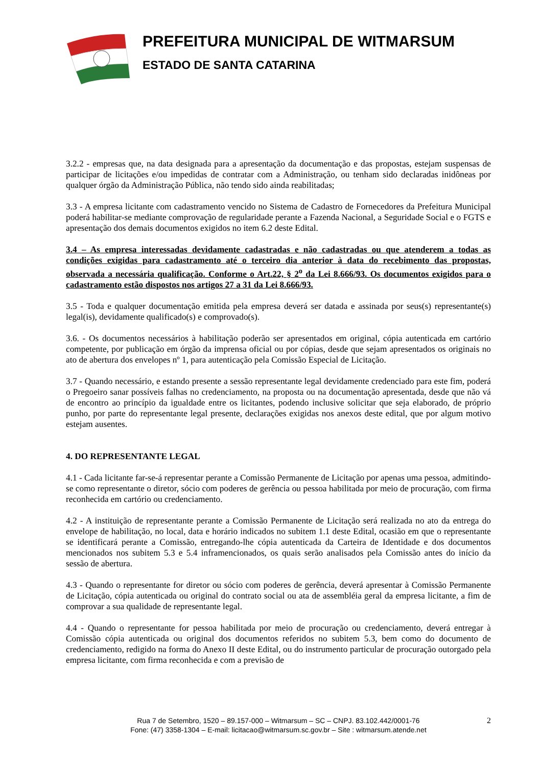PREFEITURA MUNICIPAL DE WITMARSUM
ESTADO DE SANTA CATARINA
3.2.2 - empresas que, na data designada para a apresentação da documentação e das propostas, estejam suspensas de participar de licitações e/ou impedidas de contratar com a Administração, ou tenham sido declaradas inidôneas por qualquer órgão da Administração Pública, não tendo sido ainda reabilitadas;
3.3 - A empresa licitante com cadastramento vencido no Sistema de Cadastro de Fornecedores da Prefeitura Municipal poderá habilitar-se mediante comprovação de regularidade perante a Fazenda Nacional, a Seguridade Social e o FGTS e apresentação dos demais documentos exigidos no item 6.2 deste Edital.
3.4 – As empresa interessadas devidamente cadastradas e não cadastradas ou que atenderem a todas as condições exigidas para cadastramento até o terceiro dia anterior à data do recebimento das propostas, observada a necessária qualificação. Conforme o Art.22, § 2<sup>o</sup> da Lei 8.666/93. Os documentos exigidos para o cadastramento estão dispostos nos artigos 27 a 31 da Lei 8.666/93.
3.5 - Toda e qualquer documentação emitida pela empresa deverá ser datada e assinada por seus(s) representante(s) legal(is), devidamente qualificado(s) e comprovado(s).
3.6. - Os documentos necessários à habilitação poderão ser apresentados em original, cópia autenticada em cartório competente, por publicação em órgão da imprensa oficial ou por cópias, desde que sejam apresentados os originais no ato de abertura dos envelopes nº 1, para autenticação pela Comissão Especial de Licitação.
3.7 - Quando necessário, e estando presente a sessão representante legal devidamente credenciado para este fim, poderá o Pregoeiro sanar possíveis falhas no credenciamento, na proposta ou na documentação apresentada, desde que não vá de encontro ao princípio da igualdade entre os licitantes, podendo inclusive solicitar que seja elaborado, de próprio punho, por parte do representante legal presente, declarações exigidas nos anexos deste edital, que por algum motivo estejam ausentes.
4. DO REPRESENTANTE LEGAL
4.1 - Cada licitante far-se-á representar perante a Comissão Permanente de Licitação por apenas uma pessoa, admitindo-se como representante o diretor, sócio com poderes de gerência ou pessoa habilitada por meio de procuração, com firma reconhecida em cartório ou credenciamento.
4.2 - A instituição de representante perante a Comissão Permanente de Licitação será realizada no ato da entrega do envelope de habilitação, no local, data e horário indicados no subitem 1.1 deste Edital, ocasião em que o representante se identificará perante a Comissão, entregando-lhe cópia autenticada da Carteira de Identidade e dos documentos mencionados nos subitem 5.3 e 5.4 inframencionados, os quais serão analisados pela Comissão antes do início da sessão de abertura.
4.3 - Quando o representante for diretor ou sócio com poderes de gerência, deverá apresentar à Comissão Permanente de Licitação, cópia autenticada ou original do contrato social ou ata de assembléia geral da empresa licitante, a fim de comprovar a sua qualidade de representante legal.
4.4 - Quando o representante for pessoa habilitada por meio de procuração ou credenciamento, deverá entregar à Comissão cópia autenticada ou original dos documentos referidos no subitem 5.3, bem como do documento de credenciamento, redigido na forma do Anexo II deste Edital, ou do instrumento particular de procuração outorgado pela empresa licitante, com firma reconhecida e com a previsão de
2 Rua 7 de Setembro, 1520 – 89.157-000 – Witmarsum – SC – CNPJ. 83.102.442/0001-76
Fone: (47) 3358-1304 – E-mail: licitacao@witmarsum.sc.gov.br – Site : witmarsum.atende.net